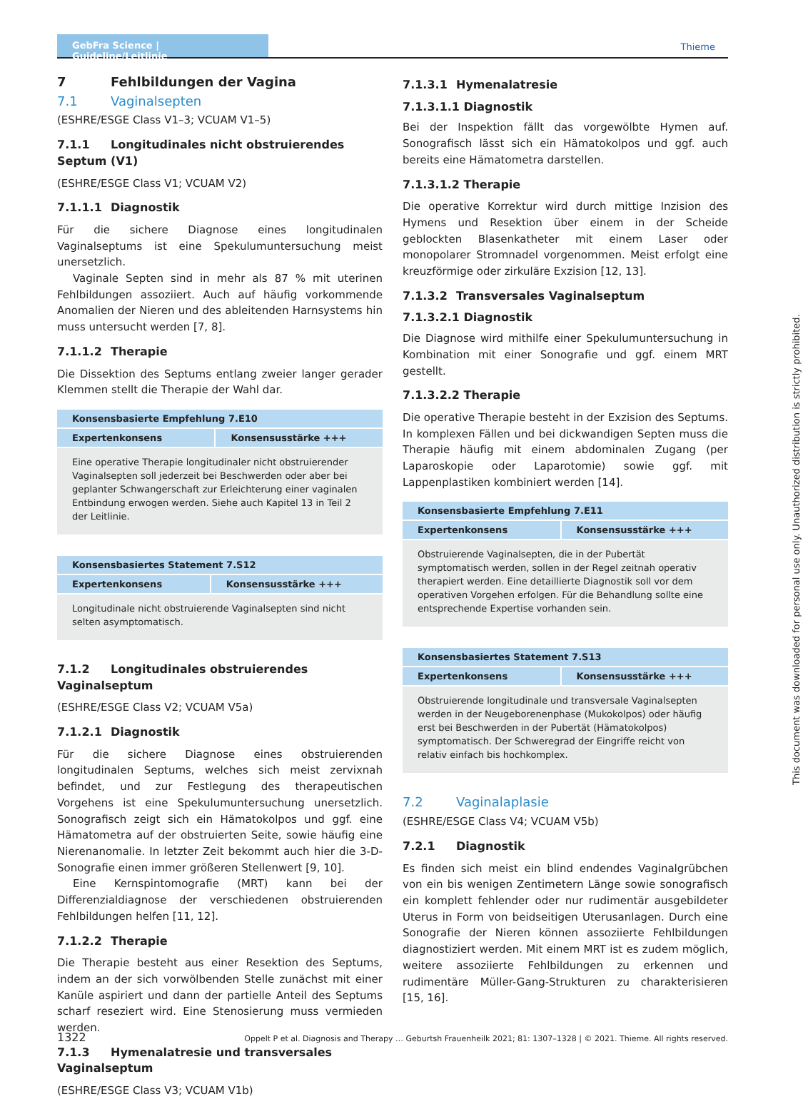GebFra Science | Guideline/Leitlinie
Thieme
7 Fehlbildungen der Vagina
7.1 Vaginalsepten
(ESHRE/ESGE Class V1–3; VCUAM V1–5)
7.1.1 Longitudinales nicht obstruierendes Septum (V1)
(ESHRE/ESGE Class V1; VCUAM V2)
7.1.1.1 Diagnostik
Für die sichere Diagnose eines longitudinalen Vaginalseptums ist eine Spekulumuntersuchung meist unersetzlich.
Vaginale Septen sind in mehr als 87 % mit uterinen Fehlbildungen assoziiert. Auch auf häufig vorkommende Anomalien der Nieren und des ableitenden Harnsystems hin muss untersucht werden [7, 8].
7.1.1.2 Therapie
Die Dissektion des Septums entlang zweier langer gerader Klemmen stellt die Therapie der Wahl dar.
| Konsensbasierte Empfehlung 7.E10 | |
| --- | --- |
| Expertenkonsens | Konsensusstärke +++ |
| Eine operative Therapie longitudinaler nicht obstruierender Vaginalsepten soll jederzeit bei Beschwerden oder aber bei geplanter Schwangerschaft zur Erleichterung einer vaginalen Entbindung erwogen werden. Siehe auch Kapitel 13 in Teil 2 der Leitlinie. | |
| Konsensbasiertes Statement 7.S12 | |
| --- | --- |
| Expertenkonsens | Konsensusstärke +++ |
| Longitudinale nicht obstruierende Vaginalsepten sind nicht selten asymptomatisch. | |
7.1.2 Longitudinales obstruierendes Vaginalseptum
(ESHRE/ESGE Class V2; VCUAM V5a)
7.1.2.1 Diagnostik
Für die sichere Diagnose eines obstruierenden longitudinalen Septums, welches sich meist zervixnah befindet, und zur Festlegung des therapeutischen Vorgehens ist eine Spekulumuntersuchung unersetzlich. Sonografisch zeigt sich ein Hämatokolpos und ggf. eine Hämatometra auf der obstruierten Seite, sowie häufig eine Nierenanomalie. In letzter Zeit bekommt auch hier die 3-D-Sonografie einen immer größeren Stellenwert [9, 10].
Eine Kernspintomografie (MRT) kann bei der Differenzialdiagnose der verschiedenen obstruierenden Fehlbildungen helfen [11, 12].
7.1.2.2 Therapie
Die Therapie besteht aus einer Resektion des Septums, indem an der sich vorwölbenden Stelle zunächst mit einer Kanüle aspiriert und dann der partielle Anteil des Septums scharf reseziert wird. Eine Stenosierung muss vermieden werden.
7.1.3 Hymenalatresie und transversales Vaginalseptum
(ESHRE/ESGE Class V3; VCUAM V1b)
7.1.3.1 Hymenalatresie
7.1.3.1.1 Diagnostik
Bei der Inspektion fällt das vorgewölbte Hymen auf. Sonografisch lässt sich ein Hämatokolpos und ggf. auch bereits eine Hämatometra darstellen.
7.1.3.1.2 Therapie
Die operative Korrektur wird durch mittige Inzision des Hymens und Resektion über einem in der Scheide geblockten Blasenkatheter mit einem Laser oder monopolarer Stromnadel vorgenommen. Meist erfolgt eine kreuzförmige oder zirkuläre Exzision [12, 13].
7.1.3.2 Transversales Vaginalseptum
7.1.3.2.1 Diagnostik
Die Diagnose wird mithilfe einer Spekulumuntersuchung in Kombination mit einer Sonografie und ggf. einem MRT gestellt.
7.1.3.2.2 Therapie
Die operative Therapie besteht in der Exzision des Septums. In komplexen Fällen und bei dickwandigen Septen muss die Therapie häufig mit einem abdominalen Zugang (per Laparoskopie oder Laparotomie) sowie ggf. mit Lappenplastiken kombiniert werden [14].
| Konsensbasierte Empfehlung 7.E11 | |
| --- | --- |
| Expertenkonsens | Konsensusstärke +++ |
| Obstruierende Vaginalsepten, die in der Pubertät symptomatisch werden, sollen in der Regel zeitnah operativ therapiert werden. Eine detaillierte Diagnostik soll vor dem operativen Vorgehen erfolgen. Für die Behandlung sollte eine entsprechende Expertise vorhanden sein. | |
| Konsensbasiertes Statement 7.S13 | |
| --- | --- |
| Expertenkonsens | Konsensusstärke +++ |
| Obstruierende longitudinale und transversale Vaginalsepten werden in der Neugeborenenphase (Mukokolpos) oder häufig erst bei Beschwerden in der Pubertät (Hämatokolpos) symptomatisch. Der Schweregrad der Eingriffe reicht von relativ einfach bis hochkomplex. | |
7.2 Vaginalaplasie
(ESHRE/ESGE Class V4; VCUAM V5b)
7.2.1 Diagnostik
Es finden sich meist ein blind endendes Vaginalgrübchen von ein bis wenigen Zentimetern Länge sowie sonografisch ein komplett fehlender oder nur rudimentär ausgebildeter Uterus in Form von beidseitigen Uterusanlagen. Durch eine Sonografie der Nieren können assoziierte Fehlbildungen diagnostiziert werden. Mit einem MRT ist es zudem möglich, weitere assoziierte Fehlbildungen zu erkennen und rudimentäre Müller-Gang-Strukturen zu charakterisieren [15, 16].
This document was downloaded for personal use only. Unauthorized distribution is strictly prohibited.
1322 Oppelt P et al. Diagnosis and Therapy … Geburtsh Frauenheilk 2021; 81: 1307–1328 | © 2021. Thieme. All rights reserved.